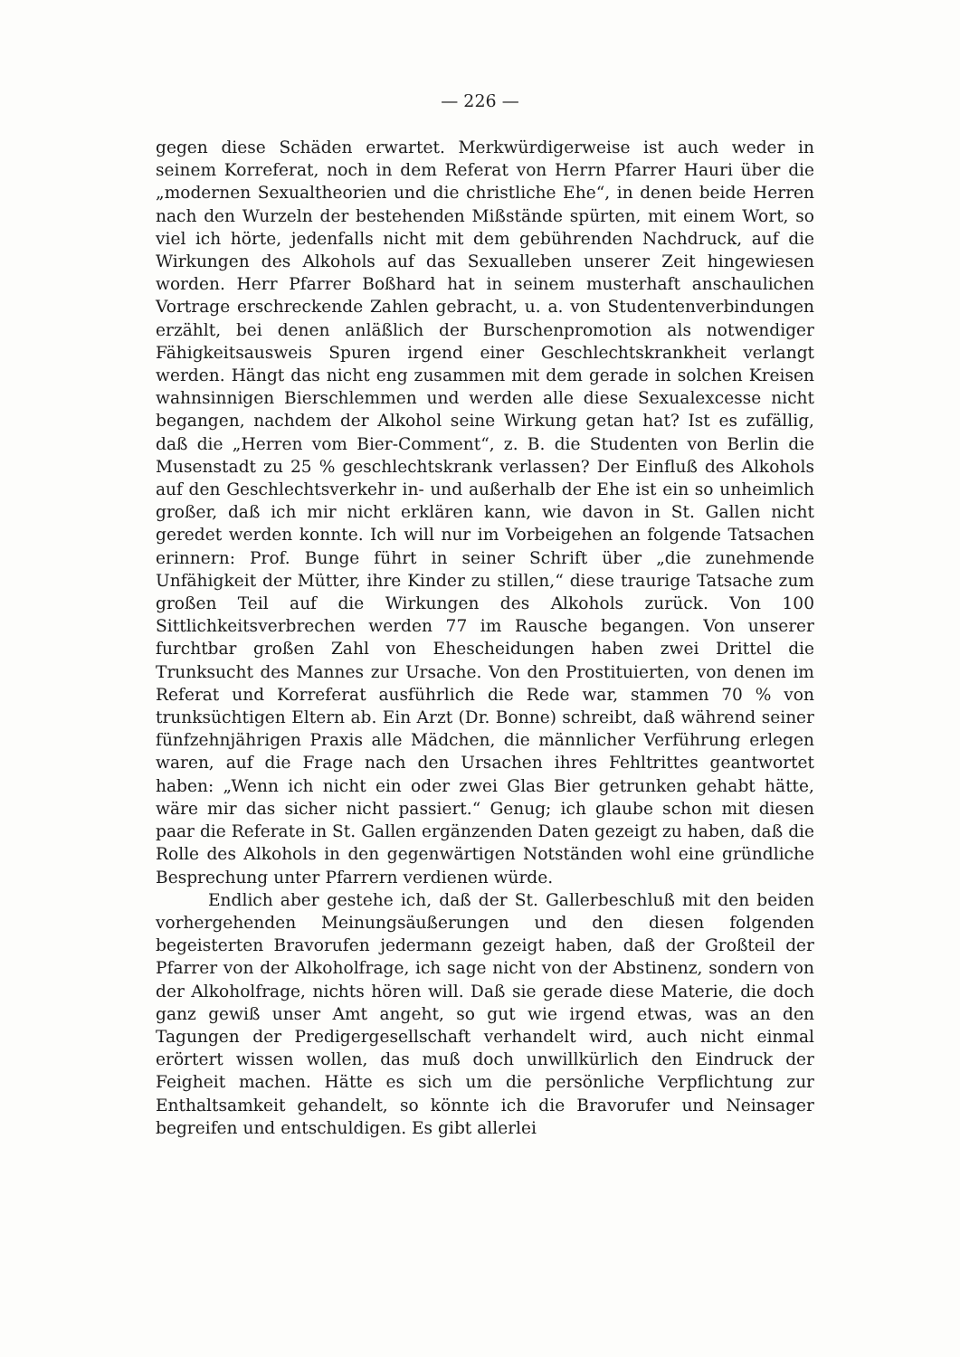— 226 —
gegen diese Schäden erwartet. Merkwürdigerweise ist auch weder in seinem Korreferat, noch in dem Referat von Herrn Pfarrer Hauri über die „modernen Sexualtheorien und die christliche Ehe“, in denen beide Herren nach den Wurzeln der bestehenden Mißstände spürten, mit einem Wort, so viel ich hörte, jedenfalls nicht mit dem gebührenden Nachdruck, auf die Wirkungen des Alkohols auf das Sexualleben unserer Zeit hingewiesen worden. Herr Pfarrer Boßhard hat in seinem muster­haft anschaulichen Vortrage erschreckende Zahlen gebracht, u. a. von Studentenverbindungen erzählt, bei denen anläßlich der Burschen­promotion als notwendiger Fähigkeitsausweis Spuren irgend einer Geschlechtskrankheit verlangt werden. Hängt das nicht eng zusammen mit dem gerade in solchen Kreisen wahnsinnigen Bierschlemmen und werden alle diese Sexualexcesse nicht begangen, nachdem der Alkohol seine Wirkung getan hat? Ist es zufällig, daß die „Herren vom Bier-Comment“, z. B. die Studenten von Berlin die Musenstadt zu 25 % geschlechtskrank verlassen? Der Einfluß des Alkohols auf den Geschlechts­verkehr in- und außerhalb der Ehe ist ein so unheimlich großer, daß ich mir nicht erklären kann, wie davon in St. Gallen nicht geredet werden konnte. Ich will nur im Vorbeigehen an folgende Tatsachen erinnern: Prof. Bunge führt in seiner Schrift über „die zunehmende Unfähigkeit der Mütter, ihre Kinder zu stillen,“ diese traurige Tatsache zum großen Teil auf die Wirkungen des Alkohols zurück. Von 100 Sittlichkeitsverbrechen werden 77 im Rausche begangen. Von unserer furchtbar großen Zahl von Ehescheidungen haben zwei Drittel die Trunksucht des Mannes zur Ursache. Von den Prostituierten, von denen im Referat und Korreferat ausführlich die Rede war, stammen 70 % von trunksüchtigen Eltern ab. Ein Arzt (Dr. Bonne) schreibt, daß während seiner fünfzehnjährigen Praxis alle Mädchen, die männ­licher Verführung erlegen waren, auf die Frage nach den Ursachen ihres Fehltrittes geantwortet haben: „Wenn ich nicht ein oder zwei Glas Bier getrunken gehabt hätte, wäre mir das sicher nicht passiert.“ Genug; ich glaube schon mit diesen paar die Referate in St. Gallen ergänzenden Daten gezeigt zu haben, daß die Rolle des Alkohols in den gegenwärtigen Notständen wohl eine gründliche Besprechung unter Pfarrern verdienen würde.
Endlich aber gestehe ich, daß der St. Gallerbeschluß mit den beiden vorhergehenden Meinungsäußerungen und den diesen folgenden begeisterten Bravorufen jedermann gezeigt haben, daß der Großteil der Pfarrer von der Alkoholfrage, ich sage nicht von der Abstinenz, sondern von der Alkoholfrage, nichts hören will. Daß sie gerade diese Materie, die doch ganz gewiß unser Amt angeht, so gut wie irgend etwas, was an den Tagungen der Predigergesellschaft ver­handelt wird, auch nicht einmal erörtert wissen wollen, das muß doch unwillkürlich den Eindruck der Feigheit machen. Hätte es sich um die persönliche Verpflichtung zur Enthaltsamkeit gehandelt, so könnte ich die Bravorufer und Neinsager begreifen und entschuldigen. Es gibt allerlei